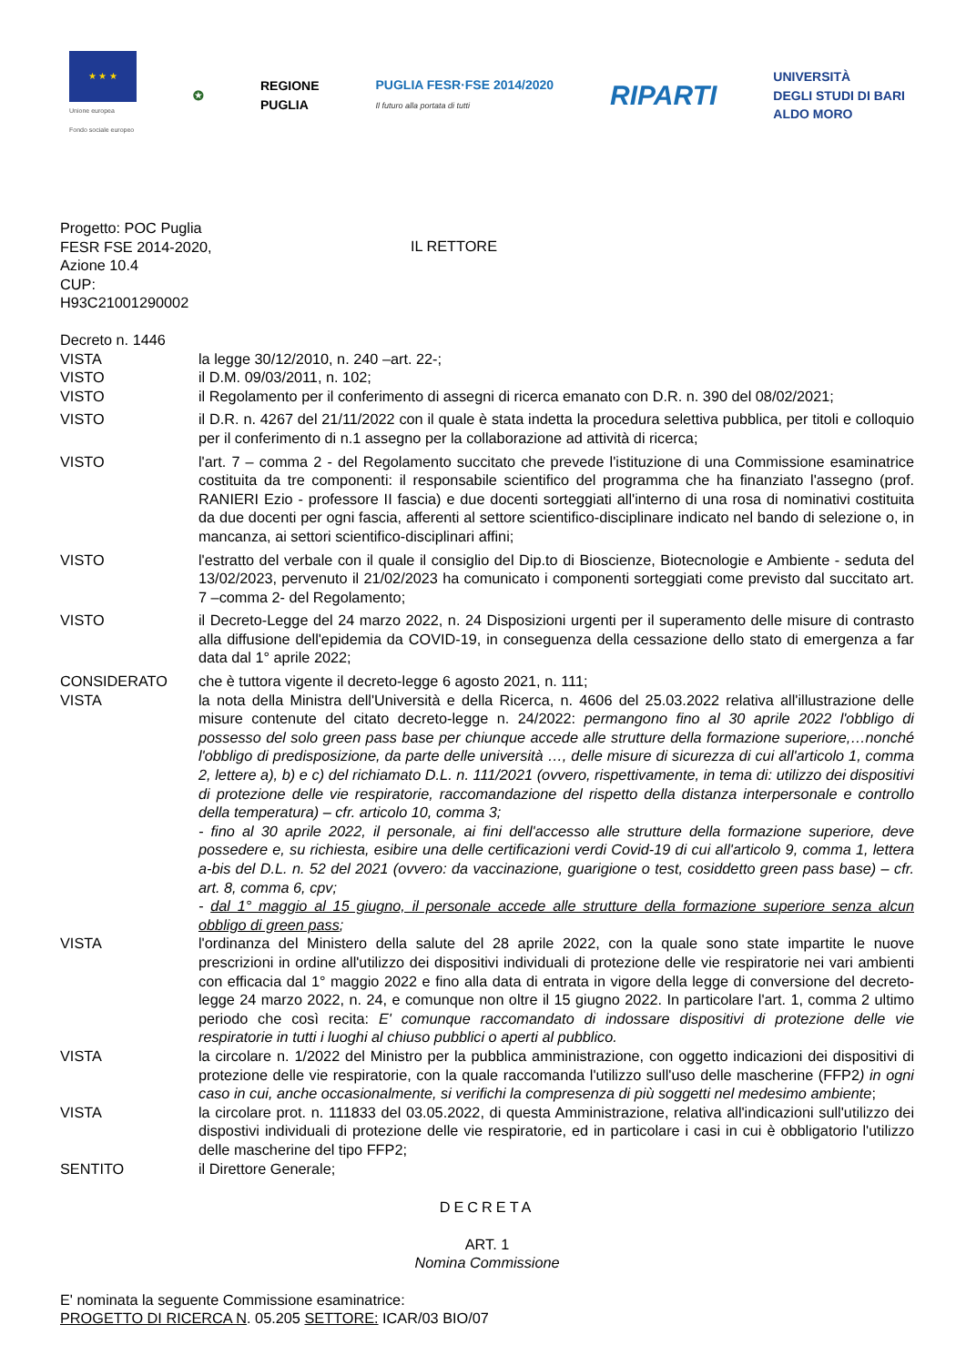★ ★ ★
Unione europea
Fondo sociale europeo
✪
REGIONE
PUGLIA
PUGLIA FESR·FSE 2014/2020
Il futuro alla portata di tutti
RIPARTI
UNIVERSITÀ
DEGLI STUDI DI BARI
ALDO MORO
Progetto: POC Puglia
FESR FSE 2014-2020,
Azione 10.4
CUP:
H93C21001290002
IL RETTORE
Decreto n. 1446
VISTA la legge 30/12/2010, n. 240 –art. 22-;
VISTO il D.M. 09/03/2011, n. 102;
VISTO il Regolamento per il conferimento di assegni di ricerca emanato con D.R. n. 390 del 08/02/2021;
VISTO il D.R. n. 4267 del 21/11/2022 con il quale è stata indetta la procedura selettiva pubblica, per titoli e colloquio per il conferimento di n.1 assegno per la collaborazione ad attività di ricerca;
VISTO l'art. 7 – comma 2 - del Regolamento succitato che prevede l'istituzione di una Commissione esaminatrice costituita da tre componenti: il responsabile scientifico del programma che ha finanziato l'assegno (prof. RANIERI Ezio - professore II fascia) e due docenti sorteggiati all'interno di una rosa di nominativi costituita da due docenti per ogni fascia, afferenti al settore scientifico-disciplinare indicato nel bando di selezione o, in mancanza, ai settori scientifico-disciplinari affini;
VISTO l'estratto del verbale con il quale il consiglio del Dip.to di Bioscienze, Biotecnologie e Ambiente - seduta del 13/02/2023, pervenuto il 21/02/2023 ha comunicato i componenti sorteggiati come previsto dal succitato art. 7 –comma 2- del Regolamento;
VISTO il Decreto-Legge del 24 marzo 2022, n. 24 Disposizioni urgenti per il superamento delle misure di contrasto alla diffusione dell'epidemia da COVID-19, in conseguenza della cessazione dello stato di emergenza a far data dal 1° aprile 2022;
CONSIDERATO che è tuttora vigente il decreto-legge 6 agosto 2021, n. 111;
VISTA la nota della Ministra dell'Università e della Ricerca, n. 4606 del 25.03.2022 relativa all'illustrazione delle misure contenute del citato decreto-legge n. 24/2022: permangono fino al 30 aprile 2022 l'obbligo di possesso del solo green pass base per chiunque accede alle strutture della formazione superiore,…nonché l'obbligo di predisposizione, da parte delle università …, delle misure di sicurezza di cui all'articolo 1, comma 2, lettere a), b) e c) del richiamato D.L. n. 111/2021 (ovvero, rispettivamente, in tema di: utilizzo dei dispositivi di protezione delle vie respiratorie, raccomandazione del rispetto della distanza interpersonale e controllo della temperatura) – cfr. articolo 10, comma 3;
- fino al 30 aprile 2022, il personale, ai fini dell'accesso alle strutture della formazione superiore, deve possedere e, su richiesta, esibire una delle certificazioni verdi Covid-19 di cui all'articolo 9, comma 1, lettera a-bis del D.L. n. 52 del 2021 (ovvero: da vaccinazione, guarigione o test, cosiddetto green pass base) – cfr. art. 8, comma 6, cpv;
- dal 1° maggio al 15 giugno, il personale accede alle strutture della formazione superiore senza alcun obbligo di green pass;
VISTA l'ordinanza del Ministero della salute del 28 aprile 2022, con la quale sono state impartite le nuove prescrizioni in ordine all'utilizzo dei dispositivi individuali di protezione delle vie respiratorie nei vari ambienti con efficacia dal 1° maggio 2022 e fino alla data di entrata in vigore della legge di conversione del decreto-legge 24 marzo 2022, n. 24, e comunque non oltre il 15 giugno 2022. In particolare l'art. 1, comma 2 ultimo periodo che così recita: E' comunque raccomandato di indossare dispositivi di protezione delle vie respiratorie in tutti i luoghi al chiuso pubblici o aperti al pubblico.
VISTA la circolare n. 1/2022 del Ministro per la pubblica amministrazione, con oggetto indicazioni dei dispositivi di protezione delle vie respiratorie, con la quale raccomanda l'utilizzo sull'uso delle mascherine (FFP2) in ogni caso in cui, anche occasionalmente, si verifichi la compresenza di più soggetti nel medesimo ambiente;
VISTA la circolare prot. n. 111833 del 03.05.2022, di questa Amministrazione, relativa all'indicazioni sull'utilizzo dei dispostivi individuali di protezione delle vie respiratorie, ed in particolare i casi in cui è obbligatorio l'utilizzo delle mascherine del tipo FFP2;
SENTITO il Direttore Generale;
DECRETA
ART. 1
Nomina Commissione
E' nominata la seguente Commissione esaminatrice:
PROGETTO DI RICERCA N. 05.205 SETTORE: ICAR/03 BIO/07